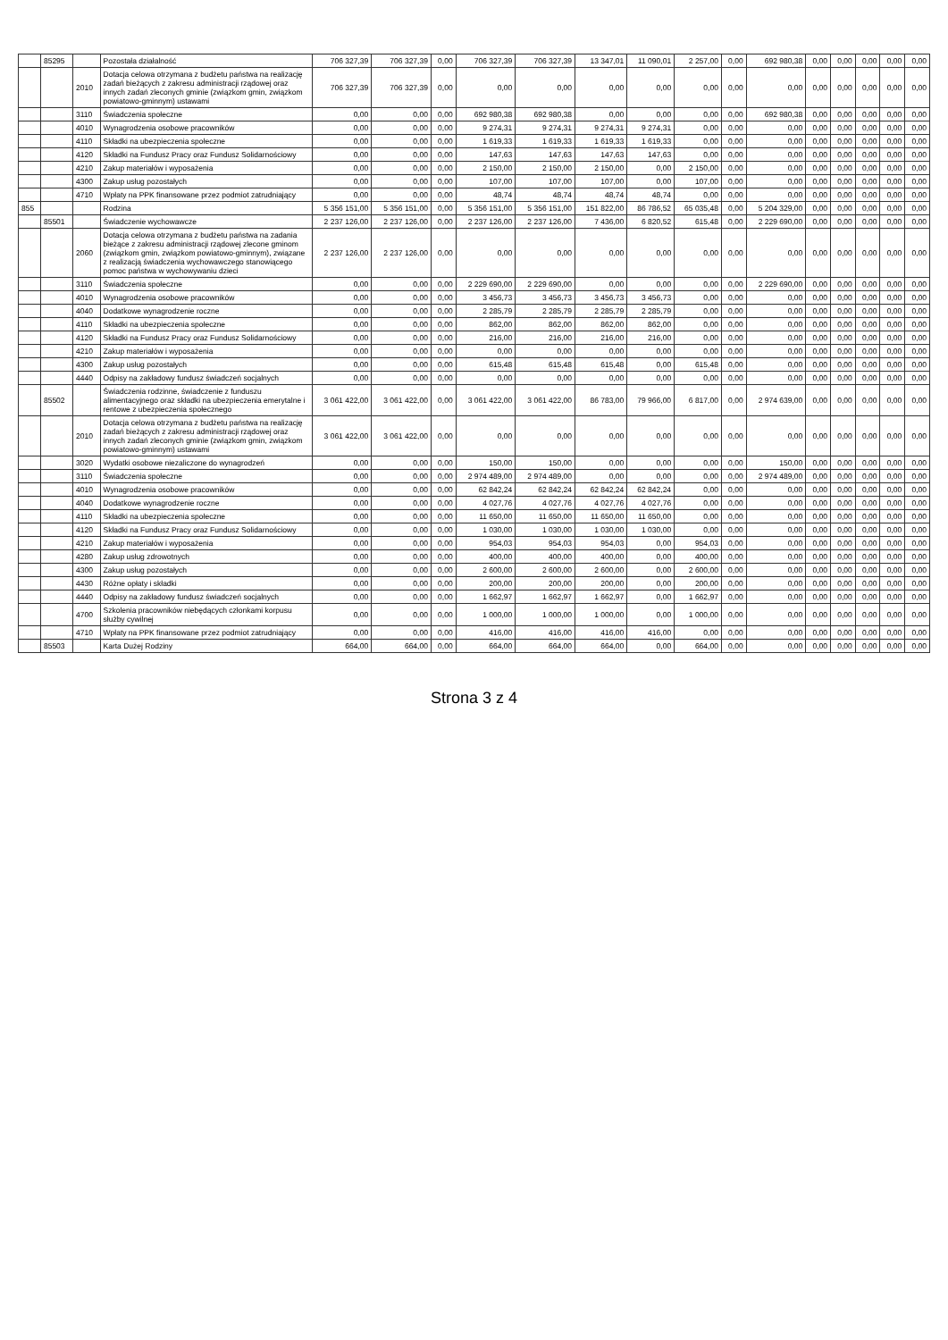| | 85295 | | Pozostała działalność | 706 327,39 | 706 327,39 | 0,00 | 706 327,39 | 706 327,39 | 13 347,01 | 11 090,01 | 2 257,00 | 0,00 | 692 980,38 | 0,00 | 0,00 | 0,00 | 0,00 | 0,00 |
| | | 2010 | Dotacja celowa otrzymana z budżetu państwa na realizację zadań bieżących z zakresu administracji rządowej oraz innych zadań zleconych gminie (związkom gmin, związkom powiatowo-gminnym) ustawami | 706 327,39 | 706 327,39 | 0,00 | 0,00 | 0,00 | 0,00 | 0,00 | 0,00 | 0,00 | 0,00 | 0,00 | 0,00 | 0,00 | 0,00 | 0,00 |
| | | 3110 | Świadczenia społeczne | 0,00 | 0,00 | 0,00 | 692 980,38 | 692 980,38 | 0,00 | 0,00 | 0,00 | 0,00 | 692 980,38 | 0,00 | 0,00 | 0,00 | 0,00 | 0,00 |
| | | 4010 | Wynagrodzenia osobowe pracowników | 0,00 | 0,00 | 0,00 | 9 274,31 | 9 274,31 | 9 274,31 | 9 274,31 | 0,00 | 0,00 | 0,00 | 0,00 | 0,00 | 0,00 | 0,00 | 0,00 |
| | | 4110 | Składki na ubezpieczenia społeczne | 0,00 | 0,00 | 0,00 | 1 619,33 | 1 619,33 | 1 619,33 | 1 619,33 | 0,00 | 0,00 | 0,00 | 0,00 | 0,00 | 0,00 | 0,00 | 0,00 |
| | | 4120 | Składki na Fundusz Pracy oraz Fundusz Solidarnościowy | 0,00 | 0,00 | 0,00 | 147,63 | 147,63 | 147,63 | 147,63 | 0,00 | 0,00 | 0,00 | 0,00 | 0,00 | 0,00 | 0,00 | 0,00 |
| | | 4210 | Zakup materiałów i wyposażenia | 0,00 | 0,00 | 0,00 | 2 150,00 | 2 150,00 | 2 150,00 | 0,00 | 2 150,00 | 0,00 | 0,00 | 0,00 | 0,00 | 0,00 | 0,00 | 0,00 |
| | | 4300 | Zakup usług pozostałych | 0,00 | 0,00 | 0,00 | 107,00 | 107,00 | 107,00 | 0,00 | 107,00 | 0,00 | 0,00 | 0,00 | 0,00 | 0,00 | 0,00 | 0,00 |
| | | 4710 | Wpłaty na PPK finansowane przez podmiot zatrudniający | 0,00 | 0,00 | 0,00 | 48,74 | 48,74 | 48,74 | 48,74 | 0,00 | 0,00 | 0,00 | 0,00 | 0,00 | 0,00 | 0,00 | 0,00 |
| 855 | | | Rodzina | 5 356 151,00 | 5 356 151,00 | 0,00 | 5 356 151,00 | 5 356 151,00 | 151 822,00 | 86 786,52 | 65 035,48 | 0,00 | 5 204 329,00 | 0,00 | 0,00 | 0,00 | 0,00 | 0,00 |
| | 85501 | | Świadczenie wychowawcze | 2 237 126,00 | 2 237 126,00 | 0,00 | 2 237 126,00 | 2 237 126,00 | 7 436,00 | 6 820,52 | 615,48 | 0,00 | 2 229 690,00 | 0,00 | 0,00 | 0,00 | 0,00 | 0,00 |
| | | 2060 | Dotacja celowa otrzymana z budżetu państwa na zadania bieżące z zakresu administracji rządowej zlecone gminom (związkom gmin, związkom powiatowo-gminnym), związane z realizacją świadczenia wychowawczego stanowiącego pomoc państwa w wychowywaniu dzieci | 2 237 126,00 | 2 237 126,00 | 0,00 | 0,00 | 0,00 | 0,00 | 0,00 | 0,00 | 0,00 | 0,00 | 0,00 | 0,00 | 0,00 | 0,00 | 0,00 |
| | | 3110 | Świadczenia społeczne | 0,00 | 0,00 | 0,00 | 2 229 690,00 | 2 229 690,00 | 0,00 | 0,00 | 0,00 | 0,00 | 2 229 690,00 | 0,00 | 0,00 | 0,00 | 0,00 | 0,00 |
| | | 4010 | Wynagrodzenia osobowe pracowników | 0,00 | 0,00 | 0,00 | 3 456,73 | 3 456,73 | 3 456,73 | 3 456,73 | 0,00 | 0,00 | 0,00 | 0,00 | 0,00 | 0,00 | 0,00 | 0,00 |
| | | 4040 | Dodatkowe wynagrodzenie roczne | 0,00 | 0,00 | 0,00 | 2 285,79 | 2 285,79 | 2 285,79 | 2 285,79 | 0,00 | 0,00 | 0,00 | 0,00 | 0,00 | 0,00 | 0,00 | 0,00 |
| | | 4110 | Składki na ubezpieczenia społeczne | 0,00 | 0,00 | 0,00 | 862,00 | 862,00 | 862,00 | 862,00 | 0,00 | 0,00 | 0,00 | 0,00 | 0,00 | 0,00 | 0,00 | 0,00 |
| | | 4120 | Składki na Fundusz Pracy oraz Fundusz Solidarnościowy | 0,00 | 0,00 | 0,00 | 216,00 | 216,00 | 216,00 | 216,00 | 0,00 | 0,00 | 0,00 | 0,00 | 0,00 | 0,00 | 0,00 | 0,00 |
| | | 4210 | Zakup materiałów i wyposażenia | 0,00 | 0,00 | 0,00 | 0,00 | 0,00 | 0,00 | 0,00 | 0,00 | 0,00 | 0,00 | 0,00 | 0,00 | 0,00 | 0,00 | 0,00 |
| | | 4300 | Zakup usług pozostałych | 0,00 | 0,00 | 0,00 | 615,48 | 615,48 | 615,48 | 0,00 | 615,48 | 0,00 | 0,00 | 0,00 | 0,00 | 0,00 | 0,00 | 0,00 |
| | | 4440 | Odpisy na zakładowy fundusz świadczeń socjalnych | 0,00 | 0,00 | 0,00 | 0,00 | 0,00 | 0,00 | 0,00 | 0,00 | 0,00 | 0,00 | 0,00 | 0,00 | 0,00 | 0,00 | 0,00 |
| | 85502 | | Świadczenia rodzinne, świadczenie z funduszu alimentacyjnego oraz składki na ubezpieczenia emerytalne i rentowe z ubezpieczenia społecznego | 3 061 422,00 | 3 061 422,00 | 0,00 | 3 061 422,00 | 3 061 422,00 | 86 783,00 | 79 966,00 | 6 817,00 | 0,00 | 2 974 639,00 | 0,00 | 0,00 | 0,00 | 0,00 | 0,00 |
| | | 2010 | Dotacja celowa otrzymana z budżetu państwa na realizację zadań bieżących z zakresu administracji rządowej oraz innych zadań zleconych gminie (związkom gmin, związkom powiatowo-gminnym) ustawami | 3 061 422,00 | 3 061 422,00 | 0,00 | 0,00 | 0,00 | 0,00 | 0,00 | 0,00 | 0,00 | 0,00 | 0,00 | 0,00 | 0,00 | 0,00 | 0,00 |
| | | 3020 | Wydatki osobowe niezaliczone do wynagrodzeń | 0,00 | 0,00 | 0,00 | 150,00 | 150,00 | 0,00 | 0,00 | 0,00 | 0,00 | 150,00 | 0,00 | 0,00 | 0,00 | 0,00 | 0,00 |
| | | 3110 | Świadczenia społeczne | 0,00 | 0,00 | 0,00 | 2 974 489,00 | 2 974 489,00 | 0,00 | 0,00 | 0,00 | 0,00 | 2 974 489,00 | 0,00 | 0,00 | 0,00 | 0,00 | 0,00 |
| | | 4010 | Wynagrodzenia osobowe pracowników | 0,00 | 0,00 | 0,00 | 62 842,24 | 62 842,24 | 62 842,24 | 62 842,24 | 0,00 | 0,00 | 0,00 | 0,00 | 0,00 | 0,00 | 0,00 | 0,00 |
| | | 4040 | Dodatkowe wynagrodzenie roczne | 0,00 | 0,00 | 0,00 | 4 027,76 | 4 027,76 | 4 027,76 | 4 027,76 | 0,00 | 0,00 | 0,00 | 0,00 | 0,00 | 0,00 | 0,00 | 0,00 |
| | | 4110 | Składki na ubezpieczenia społeczne | 0,00 | 0,00 | 0,00 | 11 650,00 | 11 650,00 | 11 650,00 | 11 650,00 | 0,00 | 0,00 | 0,00 | 0,00 | 0,00 | 0,00 | 0,00 | 0,00 |
| | | 4120 | Składki na Fundusz Pracy oraz Fundusz Solidarnościowy | 0,00 | 0,00 | 0,00 | 1 030,00 | 1 030,00 | 1 030,00 | 1 030,00 | 0,00 | 0,00 | 0,00 | 0,00 | 0,00 | 0,00 | 0,00 | 0,00 |
| | | 4210 | Zakup materiałów i wyposażenia | 0,00 | 0,00 | 0,00 | 954,03 | 954,03 | 954,03 | 0,00 | 954,03 | 0,00 | 0,00 | 0,00 | 0,00 | 0,00 | 0,00 | 0,00 |
| | | 4280 | Zakup usług zdrowotnych | 0,00 | 0,00 | 0,00 | 400,00 | 400,00 | 400,00 | 0,00 | 400,00 | 0,00 | 0,00 | 0,00 | 0,00 | 0,00 | 0,00 | 0,00 |
| | | 4300 | Zakup usług pozostałych | 0,00 | 0,00 | 0,00 | 2 600,00 | 2 600,00 | 2 600,00 | 0,00 | 2 600,00 | 0,00 | 0,00 | 0,00 | 0,00 | 0,00 | 0,00 | 0,00 |
| | | 4430 | Różne opłaty i składki | 0,00 | 0,00 | 0,00 | 200,00 | 200,00 | 200,00 | 0,00 | 200,00 | 0,00 | 0,00 | 0,00 | 0,00 | 0,00 | 0,00 | 0,00 |
| | | 4440 | Odpisy na zakładowy fundusz świadczeń socjalnych | 0,00 | 0,00 | 0,00 | 1 662,97 | 1 662,97 | 1 662,97 | 0,00 | 1 662,97 | 0,00 | 0,00 | 0,00 | 0,00 | 0,00 | 0,00 | 0,00 |
| | | 4700 | Szkolenia pracowników niebędących członkami korpusu służby cywilnej | 0,00 | 0,00 | 0,00 | 1 000,00 | 1 000,00 | 1 000,00 | 0,00 | 1 000,00 | 0,00 | 0,00 | 0,00 | 0,00 | 0,00 | 0,00 | 0,00 |
| | | 4710 | Wpłaty na PPK finansowane przez podmiot zatrudniający | 0,00 | 0,00 | 0,00 | 416,00 | 416,00 | 416,00 | 416,00 | 0,00 | 0,00 | 0,00 | 0,00 | 0,00 | 0,00 | 0,00 | 0,00 |
| | 85503 | | Karta Dużej Rodziny | 664,00 | 664,00 | 0,00 | 664,00 | 664,00 | 664,00 | 0,00 | 664,00 | 0,00 | 0,00 | 0,00 | 0,00 | 0,00 | 0,00 | 0,00 |
Strona 3 z 4